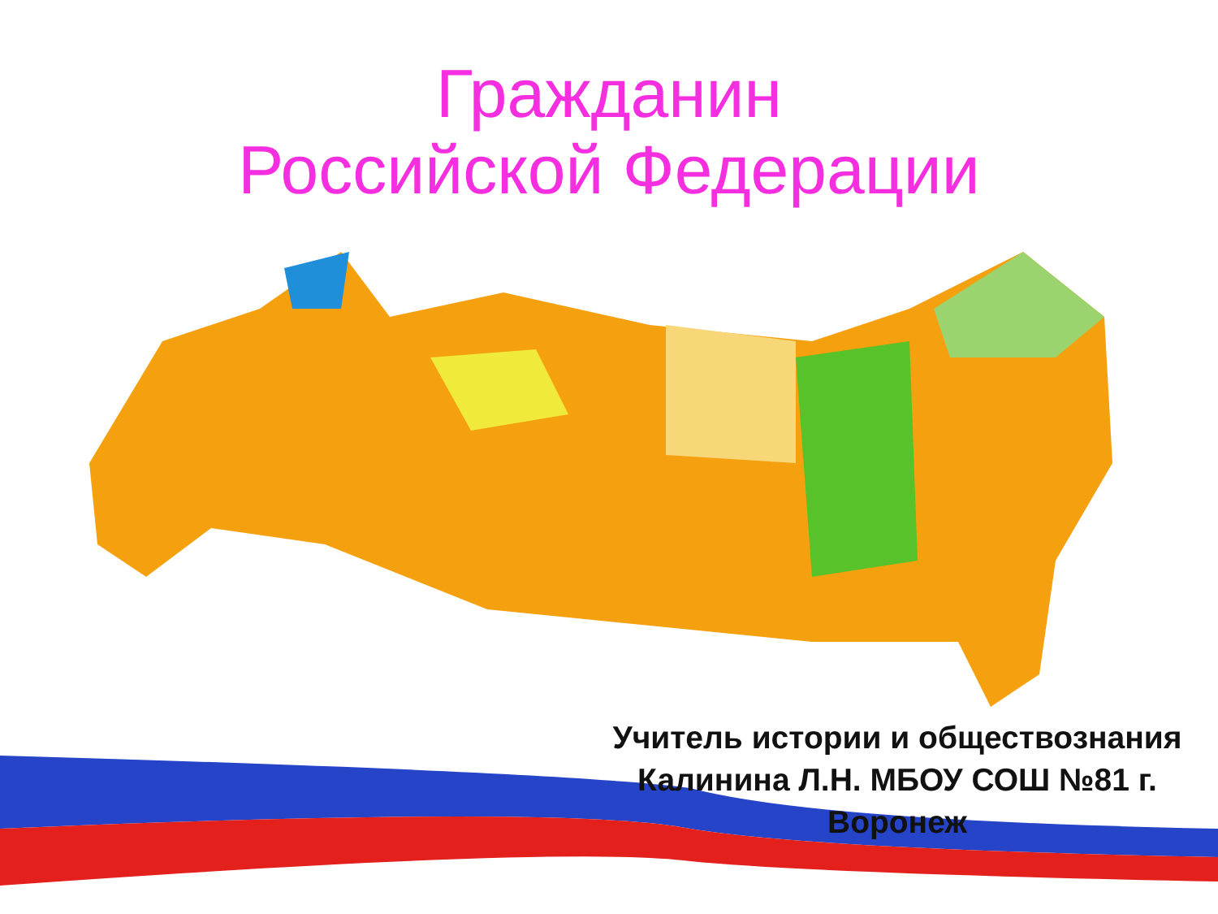Гражданин
Российской Федерации
Учитель истории и обществознания Калинина Л.Н. МБОУ СОШ №81 г. Воронеж